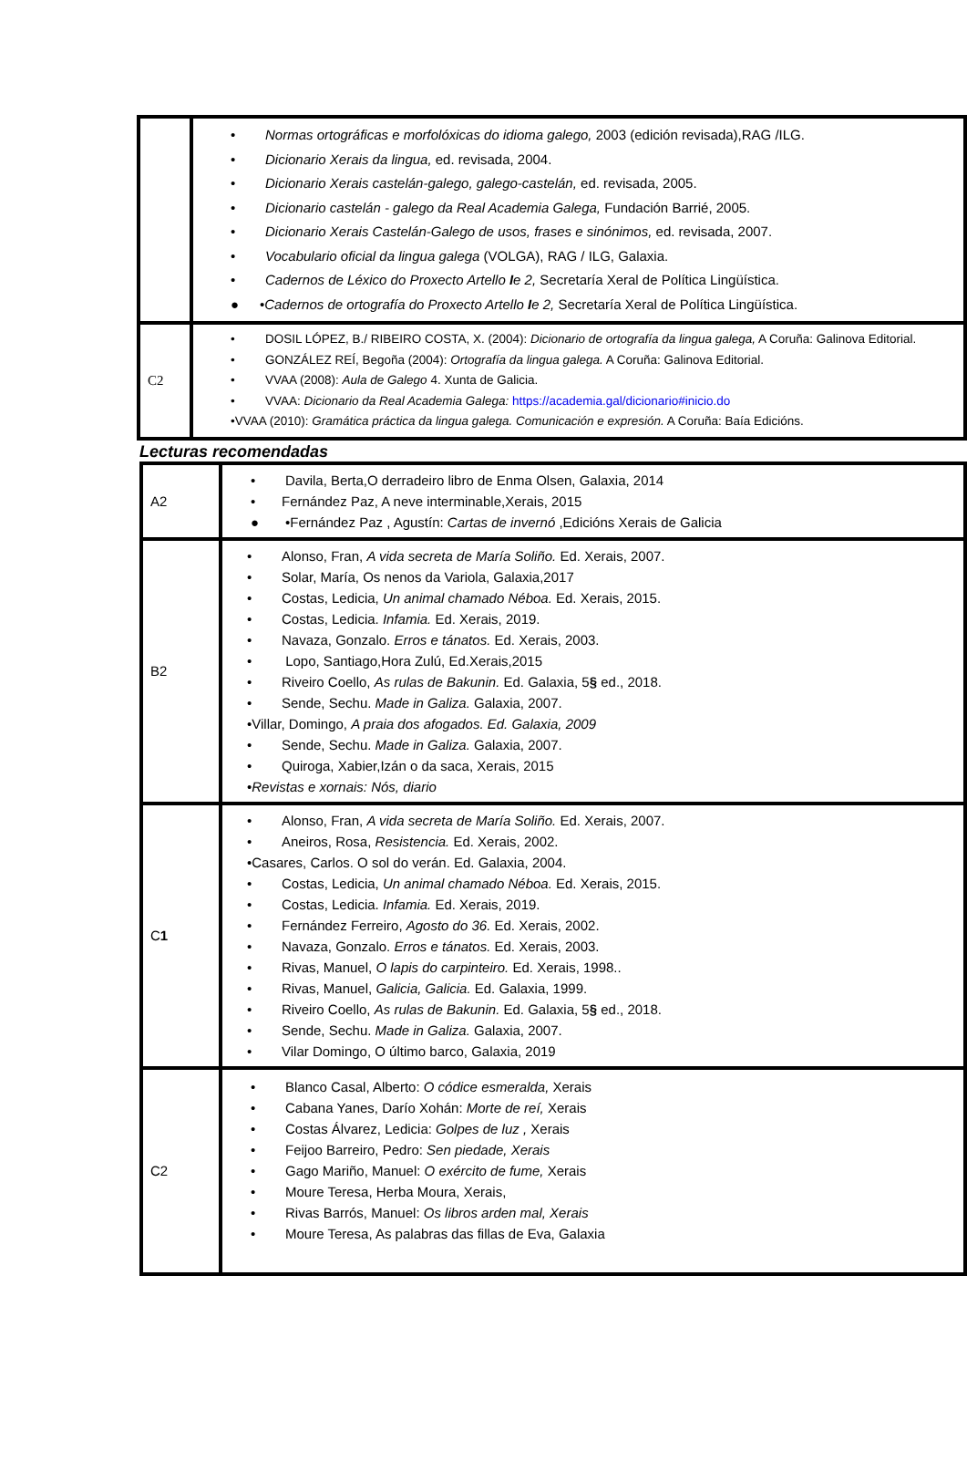| | • Normas ortográficas e morfolóxicas do idioma galego, 2003 (edición revisada),RAG /ILG. • Dicionario Xerais da lingua, ed. revisada, 2004. • Dicionario Xerais castelán-galego, galego-castelán, ed. revisada, 2005. • Dicionario castelán - galego da Real Academia Galega, Fundación Barrié, 2005. • Dicionario Xerais Castelán-Galego de usos, frases e sinónimos, ed. revisada, 2007. • Vocabulario oficial da lingua galega (VOLGA), RAG / ILG, Galaxia. • Cadernos de Léxico do Proxecto Artello I e 2, Secretaría Xeral de Política Lingüística. ● • Cadernos de ortografía do Proxecto Artello I e 2, Secretaría Xeral de Política Lingüística. |
| C2 | • DOSIL LÓPEZ, B./ RIBEIRO COSTA, X. (2004): Dicionario de ortografía da lingua galega, A Coruña: Galinova Editorial. • GONZÁLEZ REÍ, Begoña (2004): Ortografía da lingua galega. A Coruña: Galinova Editorial. • VVAA (2008): Aula de Galego 4. Xunta de Galicia. • VVAA: Dicionario da Real Academia Galega: https://academia.gal/dicionario#inicio.do •VVAA (2010): Gramática práctica da lingua galega. Comunicación e expresión. A Coruña: Baía Edicións. |
Lecturas recomendadas
| A2 | • Davila, Berta,O derradeiro libro de Enma Olsen, Galaxia, 2014 • Fernández Paz, A neve interminable,Xerais, 2015 ● •Fernández Paz , Agustín: Cartas de invernó ,Edicións Xerais de Galicia |
| B2 | • Alonso, Fran, A vida secreta de María Soliño. Ed. Xerais, 2007. • Solar, María, Os nenos da Variola, Galaxia,2017 • Costas, Ledicia, Un animal chamado Néboa. Ed. Xerais, 2015. • Costas, Ledicia. Infamia. Ed. Xerais, 2019. • Navaza, Gonzalo. Erros e tánatos. Ed. Xerais, 2003. • Lopo, Santiago,Hora Zulú, Ed.Xerais,2015 • Riveiro Coello, As rulas de Bakunin. Ed. Galaxia, 5 § ed., 2018. • Sende, Sechu. Made in Galiza. Galaxia, 2007. •Villar, Domingo, A praia dos afogados. Ed. Galaxia, 2009 • Sende, Sechu. Made in Galiza. Galaxia, 2007. • Quiroga, Xabier,Izán o da saca, Xerais, 2015 • Revistas e xornais: Nós, diario |
| C 1 | • Alonso, Fran, A vida secreta de María Soliño. Ed. Xerais, 2007. • Aneiros, Rosa, Resistencia. Ed. Xerais, 2002. •Casares, Carlos. O sol do verán. Ed. Galaxia, 2004. • Costas, Ledicia, Un animal chamado Néboa. Ed. Xerais, 2015. • Costas, Ledicia. Infamia. Ed. Xerais, 2019. • Fernández Ferreiro, Agosto do 36. Ed. Xerais, 2002. • Navaza, Gonzalo. Erros e tánatos. Ed. Xerais, 2003. • Rivas, Manuel, O lapis do carpinteiro. Ed. Xerais, 1998.. • Rivas, Manuel, Galicia, Galicia. Ed. Galaxia, 1999. • Riveiro Coello, As rulas de Bakunin. Ed. Galaxia, 5 § ed., 2018. • Sende, Sechu. Made in Galiza. Galaxia, 2007. • Vilar Domingo, O último barco, Galaxia, 2019 |
| C2 | • Blanco Casal, Alberto: O códice esmeralda, Xerais • Cabana Yanes, Darío Xohán: Morte de reí, Xerais • Costas Álvarez, Ledicia: Golpes de luz , Xerais • Feijoo Barreiro, Pedro: Sen piedade, Xerais • Gago Mariño, Manuel: O exército de fume, Xerais • Moure Teresa, Herba Moura, Xerais, • Rivas Barrós, Manuel: Os libros arden mal, Xerais • Moure Teresa, As palabras das fillas de Eva, Galaxia |